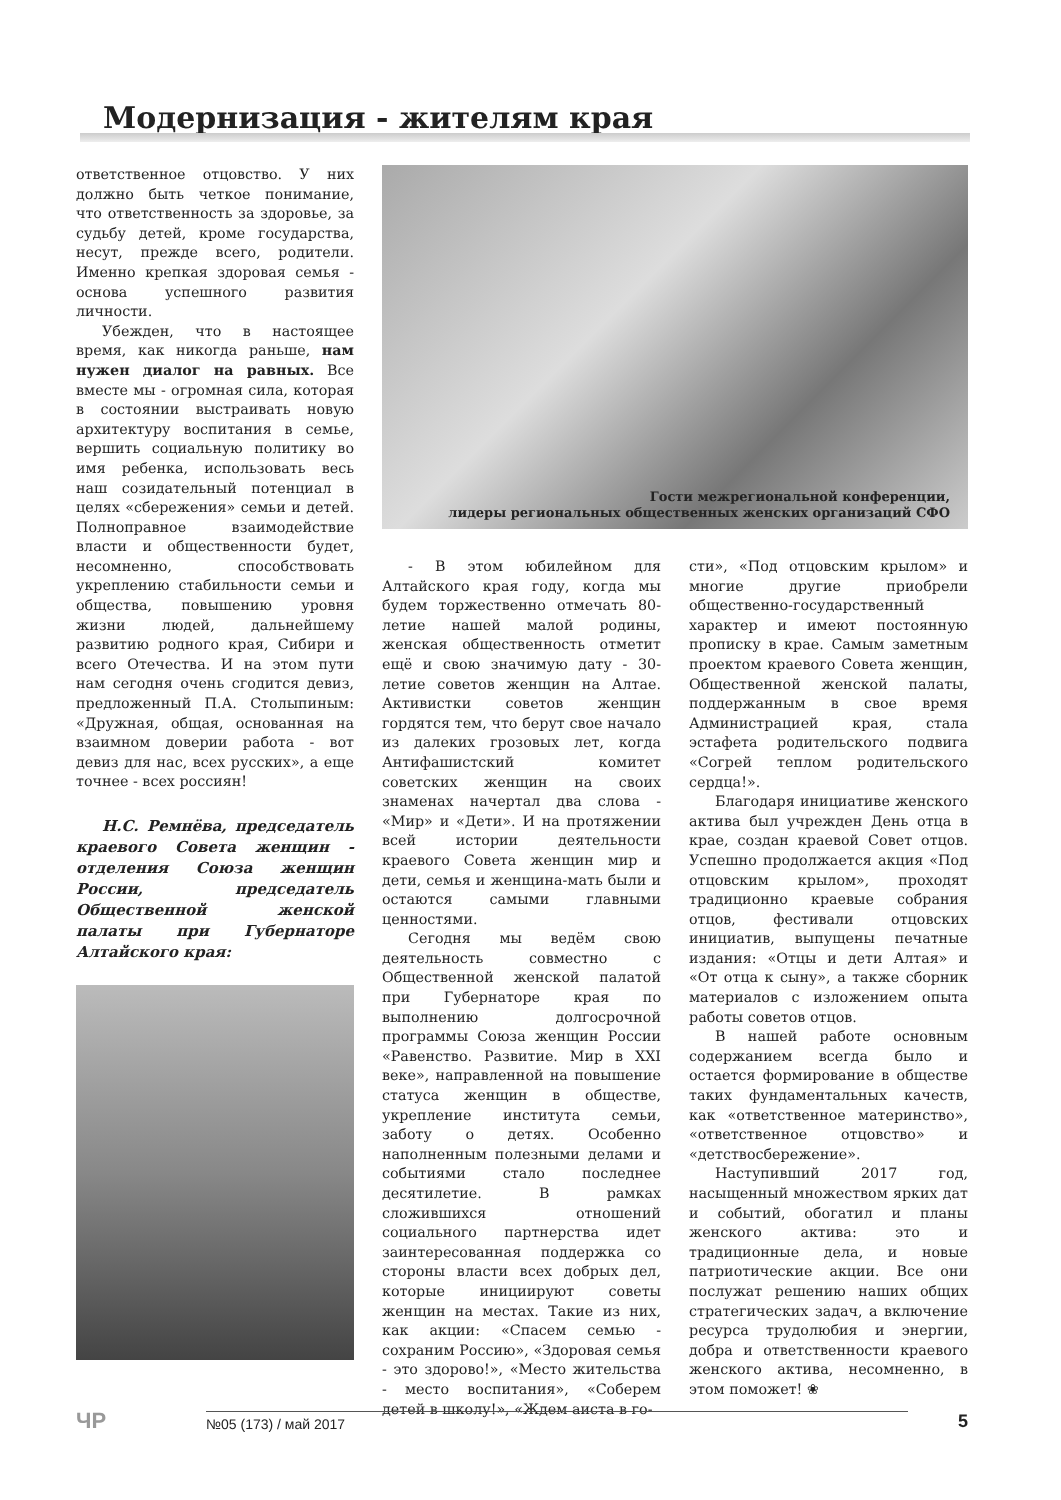Модернизация - жителям края
ответственное отцовство. У них должно быть четкое понимание, что ответственность за здоровье, за судьбу детей, кроме государства, несут, прежде всего, родители. Именно крепкая здоровая семья - основа успешного развития личности.
Убежден, что в настоящее время, как никогда раньше, нам нужен диалог на равных. Все вместе мы - огромная сила, которая в состоянии выстраивать новую архитектуру воспитания в семье, вершить социальную политику во имя ребенка, использовать весь наш созидательный потенциал в целях «сбережения» семьи и детей. Полноправное взаимодействие власти и общественности будет, несомненно, способствовать укреплению стабильности семьи и общества, повышению уровня жизни людей, дальнейшему развитию родного края, Сибири и всего Отечества. И на этом пути нам сегодня очень сгодится девиз, предложенный П.А. Столыпиным: «Дружная, общая, основанная на взаимном доверии работа - вот девиз для нас, всех русских», а еще точнее - всех россиян!
Н.С. Ремнёва, председатель краевого Совета женщин - отделения Союза женщин России, председатель Общественной женской палаты при Губернаторе Алтайского края:
Гости межрегиональной конференции,
лидеры региональных общественных женских организаций СФО
- В этом юбилейном для Алтайского края году, когда мы будем торжественно отмечать 80-летие нашей малой родины, женская общественность отметит ещё и свою значимую дату - 30-летие советов женщин на Алтае. Активистки советов женщин гордятся тем, что берут свое начало из далеких грозовых лет, когда Антифашистский комитет советских женщин на своих знаменах начертал два слова - «Мир» и «Дети». И на протяжении всей истории деятельности краевого Совета женщин мир и дети, семья и женщина-мать были и остаются самыми главными ценностями.
Сегодня мы ведём свою деятельность совместно с Общественной женской палатой при Губернаторе края по выполнению долгосрочной программы Союза женщин России «Равенство. Развитие. Мир в XXI веке», направленной на повышение статуса женщин в обществе, укрепление института семьи, заботу о детях. Особенно наполненным полезными делами и событиями стало последнее десятилетие. В рамках сложившихся отношений социального партнерства идет заинтересованная поддержка со стороны власти всех добрых дел, которые инициируют советы женщин на местах. Такие из них, как акции: «Спасем семью - сохраним Россию», «Здоровая семья - это здорово!», «Место жительства - место воспитания», «Соберем детей в школу!», «Ждем аиста в го-
сти», «Под отцовским крылом» и многие другие приобрели общественно-государственный характер и имеют постоянную прописку в крае. Самым заметным проектом краевого Совета женщин, Общественной женской палаты, поддержанным в свое время Администрацией края, стала эстафета родительского подвига «Согрей теплом родительского сердца!».
Благодаря инициативе женского актива был учрежден День отца в крае, создан краевой Совет отцов. Успешно продолжается акция «Под отцовским крылом», проходят традиционно краевые собрания отцов, фестивали отцовских инициатив, выпущены печатные издания: «Отцы и дети Алтая» и «От отца к сыну», а также сборник материалов с изложением опыта работы советов отцов.
В нашей работе основным содержанием всегда было и остается формирование в обществе таких фундаментальных качеств, как «ответственное материнство», «ответственное отцовство» и «детствосбережение».
Наступивший 2017 год, насыщенный множеством ярких дат и событий, обогатил и планы женского актива: это и традиционные дела, и новые патриотические акции. Все они послужат решению наших общих стратегических задач, а включение ресурса трудолюбия и энергии, добра и ответственности краевого женского актива, несомненно, в этом поможет! ❀
ЧР
№05 (173) / май 2017
5